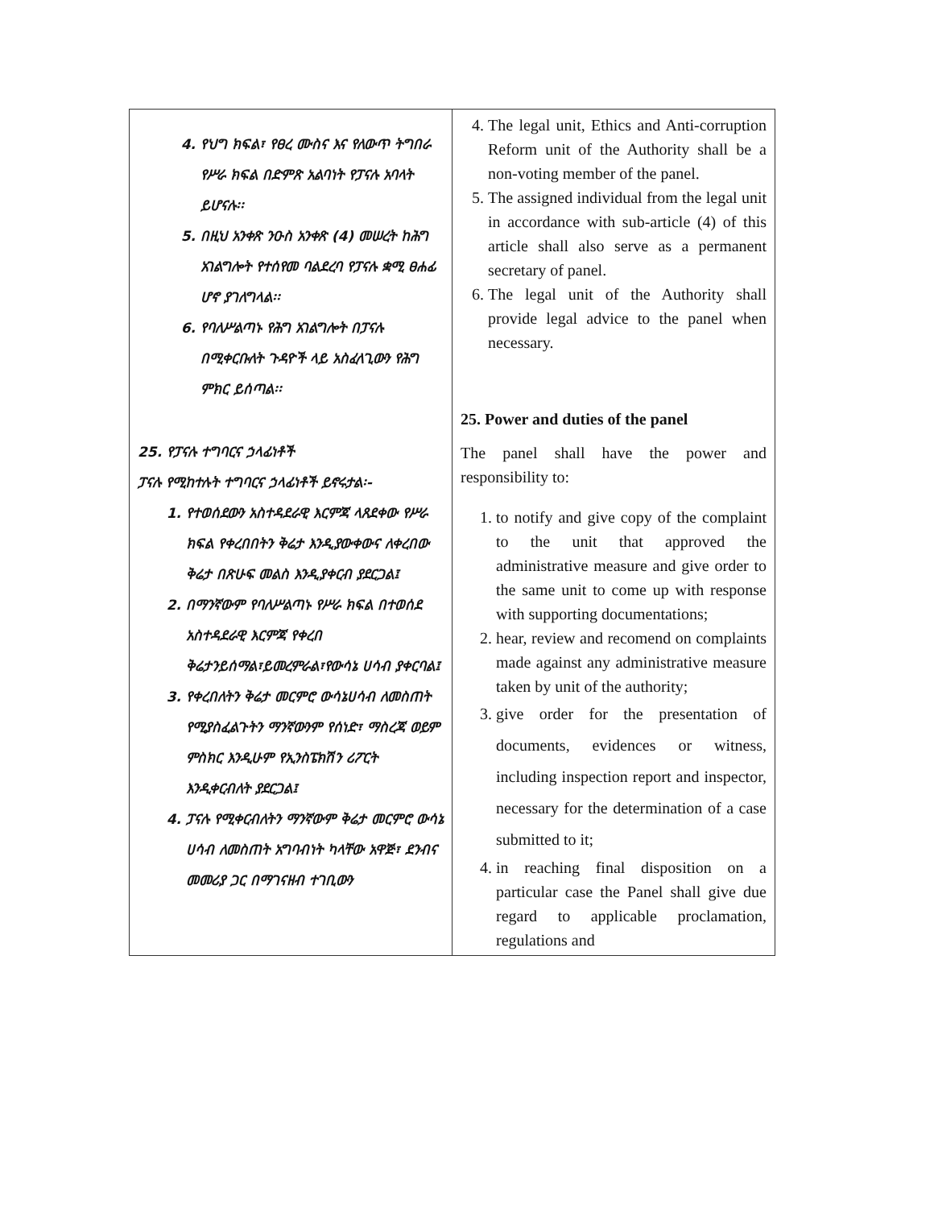| 4. የህግ ክፍል፣ የፀረ ሙስና እና የለውጥ ትግበራ የሥራ ክፍል በድምጽ አልባነት የፓናሉ አባላት ይሆናሉ፡፡ 5. በዚህ አንቀጽ ንዑስ አንቀጽ (4) መሠረት ከሕግ አገልግሎት የተሰየመ ባልደረባ የፓናሉ ቋሚ ፀሐፊ ሆኖ ያገለግላል፡፡ 6. የባለሥልጣኑ የሕግ አገልግሎት በፓናሉ በሚቀርቡለት ጉዳዮች ላይ አስፈላጊውን የሕግ ምክር ይሰጣል፡፡ 25. የፓናሉ ተግባርና ኃላፊነቶች ፓናሉ የሚከተሉት ተግባርና ኃላፊነቶች ይኖሩታል፡- 1. የተወሰደውን አስተዳደራዊ እርምጃ ላጸደቀው የሥራ ክፍል የቀረበበትን ቅሬታ እንዲያውቀውና ለቀረበው ቅሬታ በጽሁፍ መልስ እንዲያቀርብ ያደርጋል፤ 2. በማንኛውም የባለሥልጣኑ የሥራ ክፍል በተወሰደ አስተዳደራዊ እርምጃ የቀረበ ቅሬታንይሰማል፣ይመረምራል፣የውሳኔ ሀሳብ ያቀርባል፤ 3. የቀረበለትን ቅሬታ መርምሮ ውሳኔሀሳብ ለመስጠት የሚያስፈልጉትን ማንኛውንም የሰነድ፣ ማስረጃ ወይም ምስክር እንዲሁም የኢንስፔክሽን ሪፖርት እንዲቀርብለት ያደርጋል፤ 4. ፓናሉ የሚቀርብለትን ማንኛውም ቅሬታ መርምሮ ውሳኔ ሀሳብ ለመስጠት አግባብነት ካላቸው አዋጅ፣ ደንብና መመሪያ ጋር በማገናዘብ ተገቢውን | 4. The legal unit, Ethics and Anti-corruption Reform unit of the Authority shall be a non-voting member of the panel. 5. The assigned individual from the legal unit in accordance with sub-article (4) of this article shall also serve as a permanent secretary of panel. 6. The legal unit of the Authority shall provide legal advice to the panel when necessary. 25. Power and duties of the panel The panel shall have the power and responsibility to: 1. to notify and give copy of the complaint to the unit that approved the administrative measure and give order to the same unit to come up with response with supporting documentations; 2. hear, review and recomend on complaints made against any administrative measure taken by unit of the authority; 3. give order for the presentation of documents, evidences or witness, including inspection report and inspector, necessary for the determination of a case submitted to it; 4. in reaching final disposition on a particular case the Panel shall give due regard to applicable proclamation, regulations and |